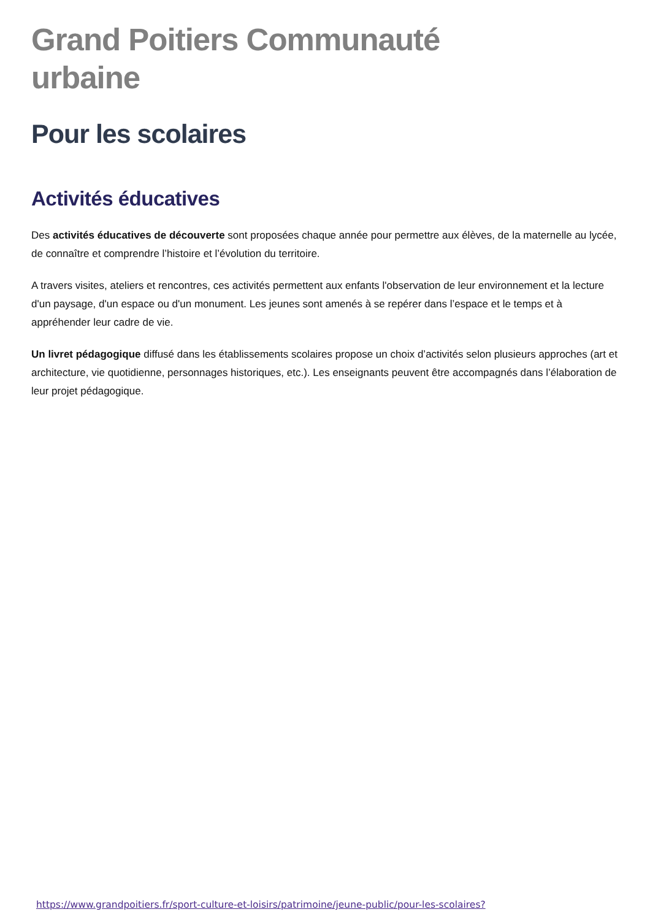Grand Poitiers Communauté
urbaine
Pour les scolaires
Activités éducatives
Des activités éducatives de découverte sont proposées chaque année pour permettre aux élèves, de la maternelle au lycée, de connaître et comprendre l’histoire et l’évolution du territoire.
A travers visites, ateliers et rencontres, ces activités permettent aux enfants l'observation de leur environnement et la lecture d'un paysage, d'un espace ou d'un monument. Les jeunes sont amenés à se repérer dans l’espace et le temps et à appréhender leur cadre de vie.
Un livret pédagogique diffusé dans les établissements scolaires propose un choix d’activités selon plusieurs approches (art et architecture, vie quotidienne, personnages historiques, etc.). Les enseignants peuvent être accompagnés dans l’élaboration de leur projet pédagogique.
https://www.grandpoitiers.fr/sport-culture-et-loisirs/patrimoine/jeune-public/pour-les-scolaires?